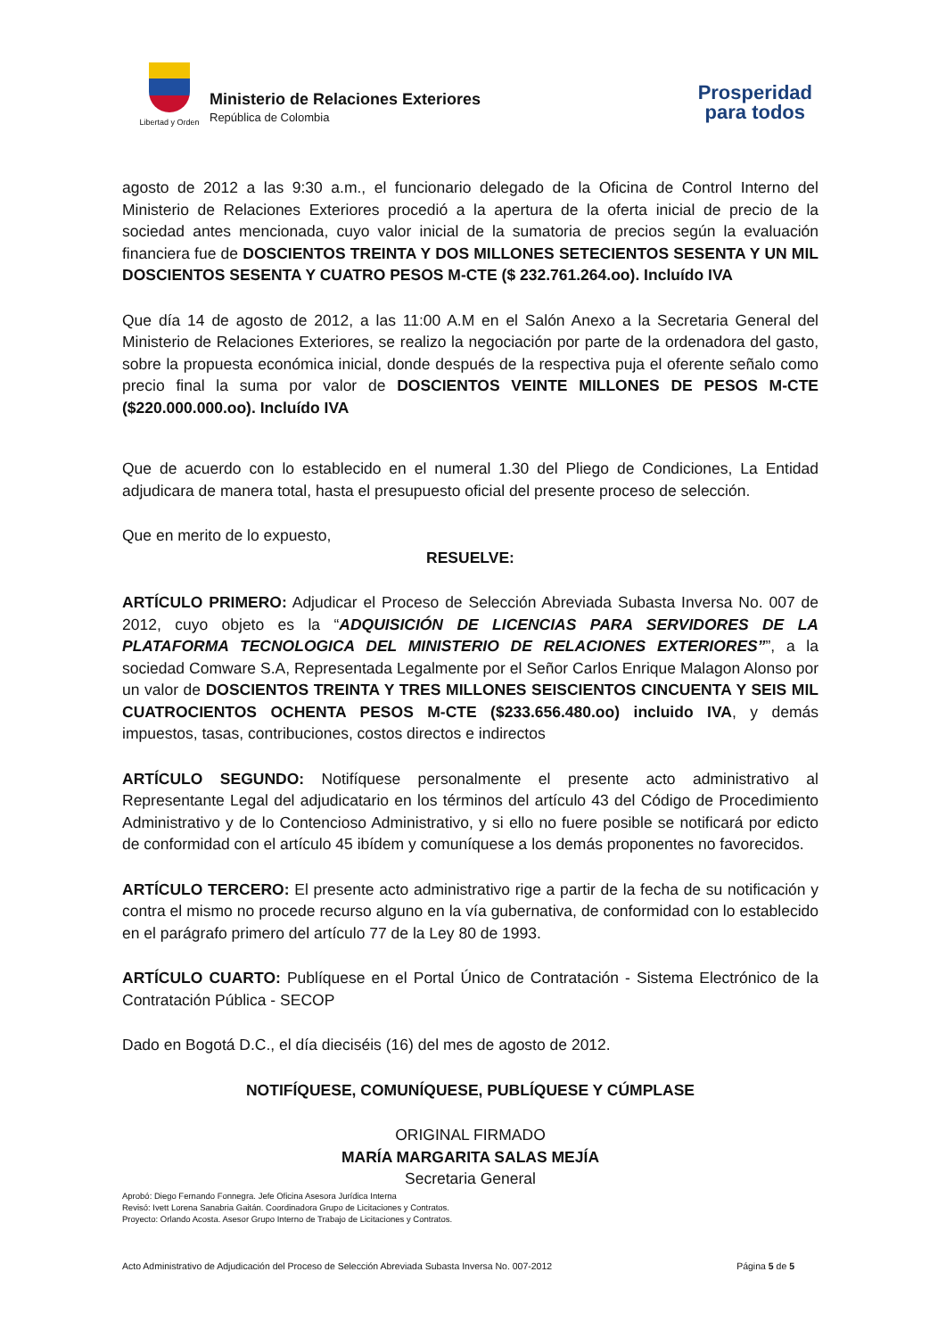Libertad y Orden
Ministerio de Relaciones Exteriores
República de Colombia
Prosperidad
para todos
agosto de 2012 a las 9:30 a.m., el funcionario delegado de la Oficina de Control Interno del Ministerio de Relaciones Exteriores procedió a la apertura de la oferta inicial de precio de la sociedad antes mencionada, cuyo valor inicial de la sumatoria de precios según la evaluación financiera fue de DOSCIENTOS TREINTA Y DOS MILLONES SETECIENTOS SESENTA Y UN MIL DOSCIENTOS SESENTA Y CUATRO PESOS M-CTE ($ 232.761.264.oo). Incluído IVA
Que día 14 de agosto de 2012, a las 11:00 A.M en el Salón Anexo a la Secretaria General del Ministerio de Relaciones Exteriores, se realizo la negociación por parte de la ordenadora del gasto, sobre la propuesta económica inicial, donde después de la respectiva puja el oferente señalo como precio final la suma por valor de DOSCIENTOS VEINTE MILLONES DE PESOS M-CTE ($220.000.000.oo). Incluído IVA
Que de acuerdo con lo establecido en el numeral 1.30 del Pliego de Condiciones, La Entidad adjudicara de manera total, hasta el presupuesto oficial del presente proceso de selección.
Que en merito de lo expuesto,
RESUELVE:
ARTÍCULO PRIMERO: Adjudicar el Proceso de Selección Abreviada Subasta Inversa No. 007 de 2012, cuyo objeto es la “ADQUISICIÓN DE LICENCIAS PARA SERVIDORES DE LA PLATAFORMA TECNOLOGICA DEL MINISTERIO DE RELACIONES EXTERIORES””, a la sociedad Comware S.A, Representada Legalmente por el Señor Carlos Enrique Malagon Alonso por un valor de DOSCIENTOS TREINTA Y TRES MILLONES SEISCIENTOS CINCUENTA Y SEIS MIL CUATROCIENTOS OCHENTA PESOS M-CTE ($233.656.480.oo) incluido IVA, y demás impuestos, tasas, contribuciones, costos directos e indirectos
ARTÍCULO SEGUNDO: Notifíquese personalmente el presente acto administrativo al Representante Legal del adjudicatario en los términos del artículo 43 del Código de Procedimiento Administrativo y de lo Contencioso Administrativo, y si ello no fuere posible se notificará por edicto de conformidad con el artículo 45 ibídem y comuníquese a los demás proponentes no favorecidos.
ARTÍCULO TERCERO: El presente acto administrativo rige a partir de la fecha de su notificación y contra el mismo no procede recurso alguno en la vía gubernativa, de conformidad con lo establecido en el parágrafo primero del artículo 77 de la Ley 80 de 1993.
ARTÍCULO CUARTO: Publíquese en el Portal Único de Contratación - Sistema Electrónico de la Contratación Pública - SECOP
Dado en Bogotá D.C., el día dieciséis (16) del mes de agosto de 2012.
NOTIFÍQUESE, COMUNÍQUESE, PUBLÍQUESE Y CÚMPLASE
ORIGINAL FIRMADO
MARÍA MARGARITA SALAS MEJÍA
Secretaria General
Aprobó: Diego Fernando Fonnegra. Jefe Oficina Asesora Jurídica Interna
Revisó: Ivett Lorena Sanabria Gaitán. Coordinadora Grupo de Licitaciones y Contratos.
Proyecto: Orlando Acosta. Asesor Grupo Interno de Trabajo de Licitaciones y Contratos.
Acto Administrativo de Adjudicación del Proceso de Selección Abreviada Subasta Inversa No. 007-2012 Página 5 de 5